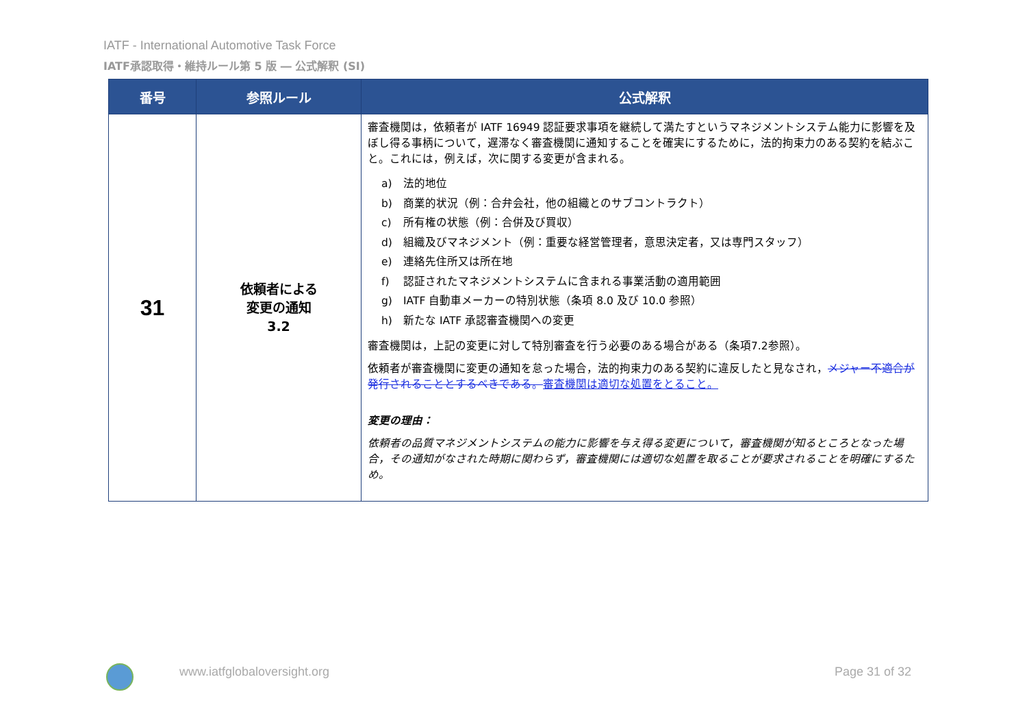IATF - International Automotive Task Force
IATF承認取得・維持ルール第 5 版 ― 公式解釈 (SI)
| 番号 | 参照ルール | 公式解釈 |
| --- | --- | --- |
| 31 | 依頼者による 変更の通知 3.2 | 審査機関は，依頼者が IATF 16949 認証要求事項を継続して満たすというマネジメントシステム能力に影響を及ぼし得る事柄について，遅滞なく審査機関に通知することを確実にするために，法的拘束力のある契約を結ぶこと。これには，例えば，次に関する変更が含まれる。 a) 法的地位 b) 商業的状況（例：合弁会社，他の組織とのサブコントラクト） c) 所有権の状態（例：合併及び買収） d) 組織及びマネジメント（例：重要な経営管理者，意思決定者，又は専門スタッフ） e) 連絡先住所又は所在地 f) 認証されたマネジメントシステムに含まれる事業活動の適用範囲 g) IATF 自動車メーカーの特別状態（条項 8.0 及び 10.0 参照） h) 新たな IATF 承認審査機関への変更 審査機関は，上記の変更に対して特別審査を行う必要のある場合がある（条項7.2参照）。 依頼者が審査機関に変更の通知を怠った場合，法的拘束力のある契約に違反したと見なされ， メジャー不適合が発行されることとするべきである。 審査機関は適切な処置をとること。 変更の理由： 依頼者の品質マネジメントシステムの能力に影響を与え得る変更について，審査機関が知るところとなった場合，その通知がなされた時期に関わらず，審査機関には適切な処置を取ることが要求されることを明確にするため。 |
www.iatfglobaloversight.org Page 31 of 32